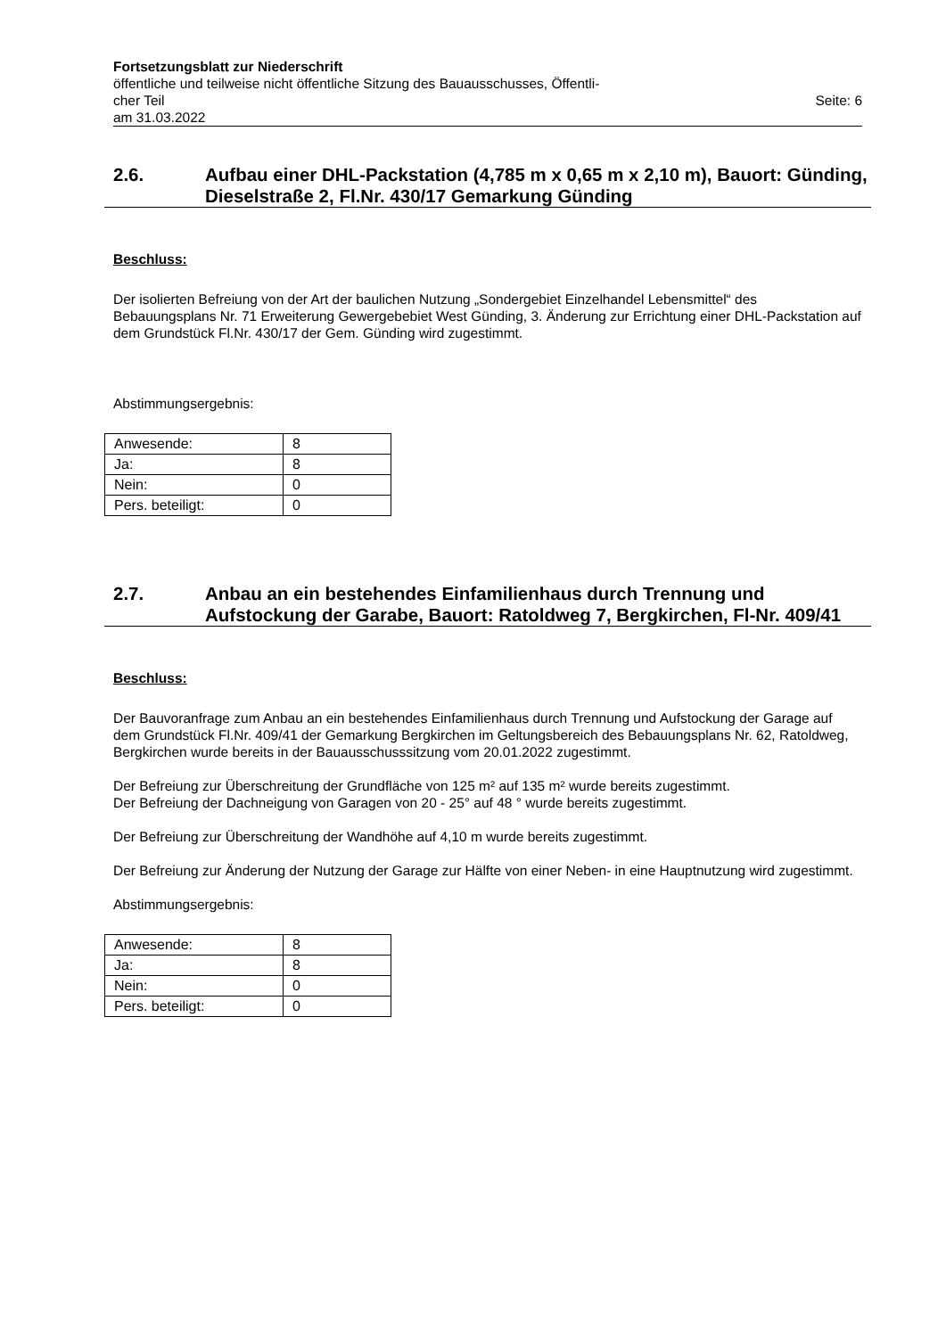Fortsetzungsblatt zur Niederschrift
öffentliche und teilweise nicht öffentliche Sitzung des Bauausschusses, Öffentli-
cher Teil Seite: 6
am 31.03.2022
2.6. Aufbau einer DHL-Packstation (4,785 m x 0,65 m x 2,10 m), Bauort: Günding, Dieselstraße 2, Fl.Nr. 430/17 Gemarkung Günding
Beschluss:
Der isolierten Befreiung von der Art der baulichen Nutzung „Sondergebiet Einzelhandel Lebensmittel“ des Bebauungsplans Nr. 71 Erweiterung Gewergebebiet West Günding, 3. Änderung zur Errichtung einer DHL-Packstation auf dem Grundstück Fl.Nr. 430/17 der Gem. Günding wird zugestimmt.
Abstimmungsergebnis:
| Anwesende: | 8 |
| Ja: | 8 |
| Nein: | 0 |
| Pers. beteiligt: | 0 |
2.7. Anbau an ein bestehendes Einfamilienhaus durch Trennung und Aufstockung der Garabe, Bauort: Ratoldweg 7, Bergkirchen, Fl-Nr. 409/41
Beschluss:
Der Bauvoranfrage zum Anbau an ein bestehendes Einfamilienhaus durch Trennung und Aufstockung der Garage auf dem Grundstück Fl.Nr. 409/41 der Gemarkung Bergkirchen im Geltungsbereich des Bebauungsplans Nr. 62, Ratoldweg, Bergkirchen wurde bereits in der Bauausschusssitzung vom 20.01.2022 zugestimmt.
Der Befreiung zur Überschreitung der Grundfläche von 125 m² auf 135 m² wurde bereits zugestimmt.
Der Befreiung der Dachneigung von Garagen von 20 - 25° auf 48 ° wurde bereits zugestimmt.
Der Befreiung zur Überschreitung der Wandhöhe auf 4,10 m wurde bereits zugestimmt.
Der Befreiung zur Änderung der Nutzung der Garage zur Hälfte von einer Neben- in eine Hauptnutzung wird zugestimmt.
Abstimmungsergebnis:
| Anwesende: | 8 |
| Ja: | 8 |
| Nein: | 0 |
| Pers. beteiligt: | 0 |